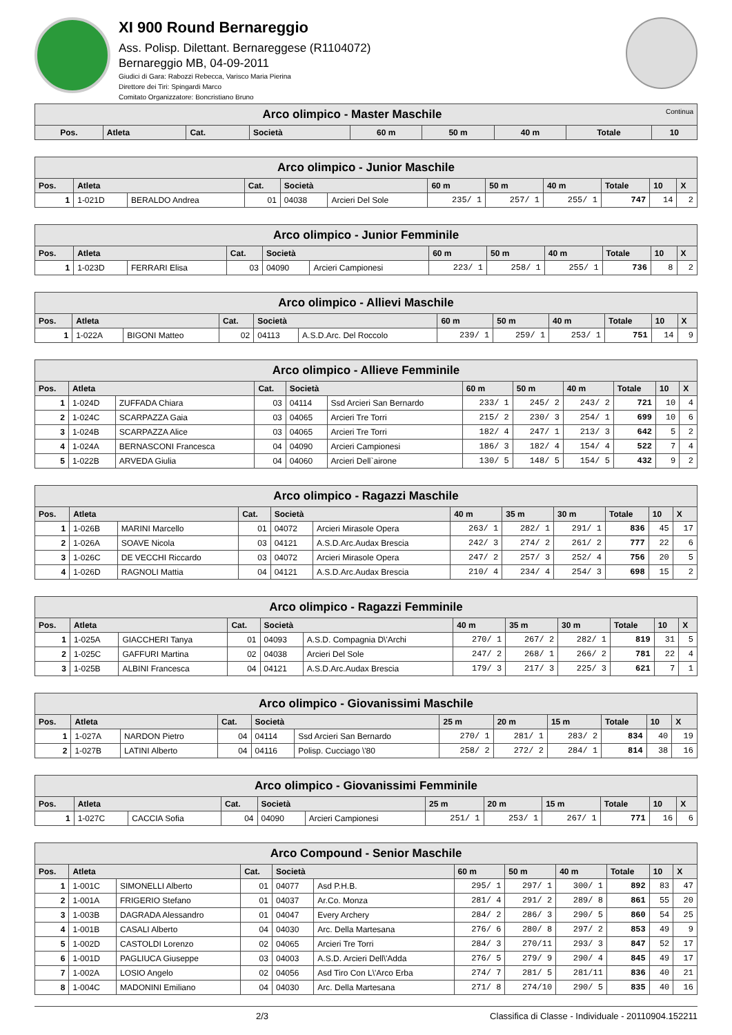XI 900 Round Bernareggio
Ass. Polisp. Dilettant. Bernareggese (R1104072)
Bernareggio MB, 04-09-2011
Giudici di Gara: Rabozzi Rebecca, Varisco Maria Pierina
Direttore dei Tiri: Spingardi Marco
Comitato Organizzatore: Boncristiano Bruno
| Arco olimpico - Master Maschile Continua | | | | | | | | |
| Pos. | Atleta | Cat. | Società | 60 m | 50 m | 40 m | Totale | 10 |
| Arco olimpico - Junior Maschile | | | | | | | | | | | |
| Pos. | Atleta | | Cat. | Società | | 60 m | 50 m | 40 m | Totale | 10 | X |
| 1 | 1-021D | BERALDO Andrea | 01 | 04038 | Arcieri Del Sole | 235/ 1 | 257/ 1 | 255/ 1 | 747 | 14 | 2 |
| Arco olimpico - Junior Femminile | | | | | | | | | | | |
| Pos. | Atleta | | Cat. | Società | | 60 m | 50 m | 40 m | Totale | 10 | X |
| 1 | 1-023D | FERRARI Elisa | 03 | 04090 | Arcieri Campionesi | 223/ 1 | 258/ 1 | 255/ 1 | 736 | 8 | 2 |
| Arco olimpico - Allievi Maschile | | | | | | | | | | | |
| Pos. | Atleta | | Cat. | Società | | 60 m | 50 m | 40 m | Totale | 10 | X |
| 1 | 1-022A | BIGONI Matteo | 02 | 04113 | A.S.D.Arc. Del Roccolo | 239/ 1 | 259/ 1 | 253/ 1 | 751 | 14 | 9 |
| Arco olimpico - Allieve Femminile | | | | | | | | | | | |
| Pos. | Atleta | | Cat. | Società | | 60 m | 50 m | 40 m | Totale | 10 | X |
| 1 | 1-024D | ZUFFADA Chiara | 03 | 04114 | Ssd Arcieri San Bernardo | 233/ 1 | 245/ 2 | 243/ 2 | 721 | 10 | 4 |
| 2 | 1-024C | SCARPAZZA Gaia | 03 | 04065 | Arcieri Tre Torri | 215/ 2 | 230/ 3 | 254/ 1 | 699 | 10 | 6 |
| 3 | 1-024B | SCARPAZZA Alice | 03 | 04065 | Arcieri Tre Torri | 182/ 4 | 247/ 1 | 213/ 3 | 642 | 5 | 2 |
| 4 | 1-024A | BERNASCONI Francesca | 04 | 04090 | Arcieri Campionesi | 186/ 3 | 182/ 4 | 154/ 4 | 522 | 7 | 4 |
| 5 | 1-022B | ARVEDA Giulia | 04 | 04060 | Arcieri Dell`airone | 130/ 5 | 148/ 5 | 154/ 5 | 432 | 9 | 2 |
| Arco olimpico - Ragazzi Maschile | | | | | | | | | | | |
| Pos. | Atleta | | Cat. | Società | | 40 m | 35 m | 30 m | Totale | 10 | X |
| 1 | 1-026B | MARINI Marcello | 01 | 04072 | Arcieri Mirasole Opera | 263/ 1 | 282/ 1 | 291/ 1 | 836 | 45 | 17 |
| 2 | 1-026A | SOAVE Nicola | 03 | 04121 | A.S.D.Arc.Audax Brescia | 242/ 3 | 274/ 2 | 261/ 2 | 777 | 22 | 6 |
| 3 | 1-026C | DE VECCHI Riccardo | 03 | 04072 | Arcieri Mirasole Opera | 247/ 2 | 257/ 3 | 252/ 4 | 756 | 20 | 5 |
| 4 | 1-026D | RAGNOLI Mattia | 04 | 04121 | A.S.D.Arc.Audax Brescia | 210/ 4 | 234/ 4 | 254/ 3 | 698 | 15 | 2 |
| Arco olimpico - Ragazzi Femminile | | | | | | | | | | | |
| Pos. | Atleta | | Cat. | Società | | 40 m | 35 m | 30 m | Totale | 10 | X |
| 1 | 1-025A | GIACCHERI Tanya | 01 | 04093 | A.S.D. Compagnia D\'Archi | 270/ 1 | 267/ 2 | 282/ 1 | 819 | 31 | 5 |
| 2 | 1-025C | GAFFURI Martina | 02 | 04038 | Arcieri Del Sole | 247/ 2 | 268/ 1 | 266/ 2 | 781 | 22 | 4 |
| 3 | 1-025B | ALBINI Francesca | 04 | 04121 | A.S.D.Arc.Audax Brescia | 179/ 3 | 217/ 3 | 225/ 3 | 621 | 7 | 1 |
| Arco olimpico - Giovanissimi Maschile | | | | | | | | | | | |
| Pos. | Atleta | | Cat. | Società | | 25 m | 20 m | 15 m | Totale | 10 | X |
| 1 | 1-027A | NARDON Pietro | 04 | 04114 | Ssd Arcieri San Bernardo | 270/ 1 | 281/ 1 | 283/ 2 | 834 | 40 | 19 |
| 2 | 1-027B | LATINI Alberto | 04 | 04116 | Polisp. Cucciago \'80 | 258/ 2 | 272/ 2 | 284/ 1 | 814 | 38 | 16 |
| Arco olimpico - Giovanissimi Femminile | | | | | | | | | | | |
| Pos. | Atleta | | Cat. | Società | | 25 m | 20 m | 15 m | Totale | 10 | X |
| 1 | 1-027C | CACCIA Sofia | 04 | 04090 | Arcieri Campionesi | 251/ 1 | 253/ 1 | 267/ 1 | 771 | 16 | 6 |
| Arco Compound - Senior Maschile | | | | | | | | | | | |
| Pos. | Atleta | | Cat. | Società | | 60 m | 50 m | 40 m | Totale | 10 | X |
| 1 | 1-001C | SIMONELLI Alberto | 01 | 04077 | Asd P.H.B. | 295/ 1 | 297/ 1 | 300/ 1 | 892 | 83 | 47 |
| 2 | 1-001A | FRIGERIO Stefano | 01 | 04037 | Ar.Co. Monza | 281/ 4 | 291/ 2 | 289/ 8 | 861 | 55 | 20 |
| 3 | 1-003B | DAGRADA Alessandro | 01 | 04047 | Every Archery | 284/ 2 | 286/ 3 | 290/ 5 | 860 | 54 | 25 |
| 4 | 1-001B | CASALI Alberto | 04 | 04030 | Arc. Della Martesana | 276/ 6 | 280/ 8 | 297/ 2 | 853 | 49 | 9 |
| 5 | 1-002D | CASTOLDI Lorenzo | 02 | 04065 | Arcieri Tre Torri | 284/ 3 | 270/11 | 293/ 3 | 847 | 52 | 17 |
| 6 | 1-001D | PAGLIUCA Giuseppe | 03 | 04003 | A.S.D. Arcieri Dell\'Adda | 276/ 5 | 279/ 9 | 290/ 4 | 845 | 49 | 17 |
| 7 | 1-002A | LOSIO Angelo | 02 | 04056 | Asd Tiro Con L\'Arco Erba | 274/ 7 | 281/ 5 | 281/11 | 836 | 40 | 21 |
| 8 | 1-004C | MADONINI Emiliano | 04 | 04030 | Arc. Della Martesana | 271/ 8 | 274/10 | 290/ 5 | 835 | 40 | 16 |
2/3 Classifica di Classe - Individuale - 20110904.152211